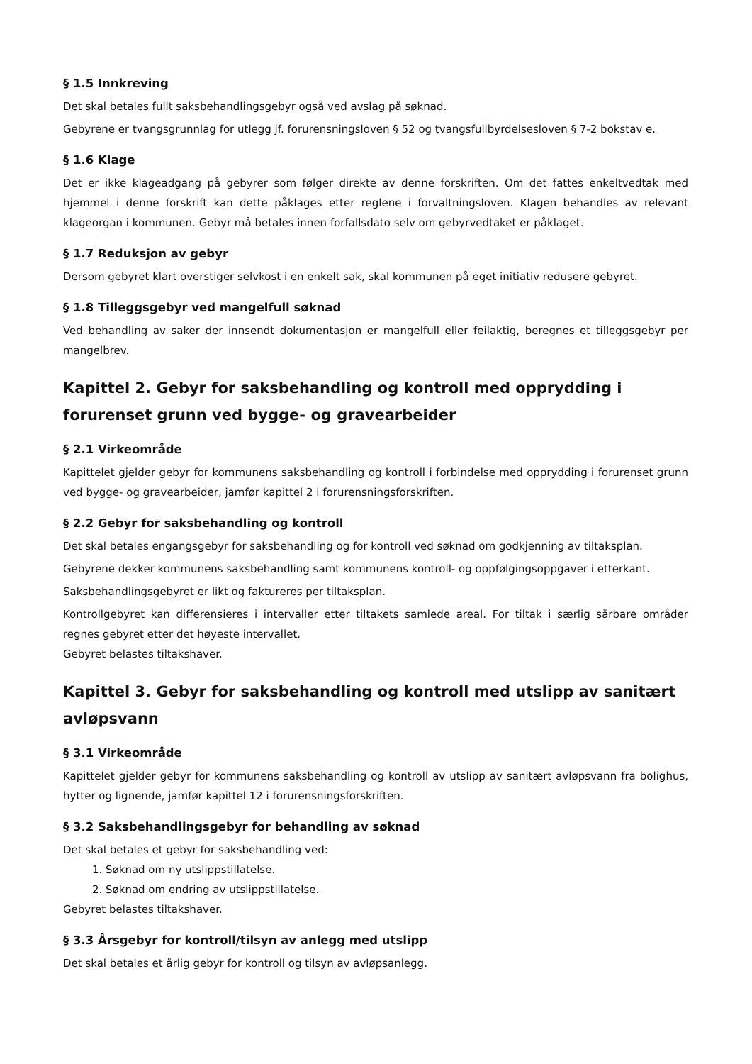§ 1.5 Innkreving
Det skal betales fullt saksbehandlingsgebyr også ved avslag på søknad.
Gebyrene er tvangsgrunnlag for utlegg jf. forurensningsloven § 52 og tvangsfullbyrdelsesloven § 7-2 bokstav e.
§ 1.6 Klage
Det er ikke klageadgang på gebyrer som følger direkte av denne forskriften. Om det fattes enkeltvedtak med hjemmel i denne forskrift kan dette påklages etter reglene i forvaltningsloven. Klagen behandles av relevant klageorgan i kommunen. Gebyr må betales innen forfallsdato selv om gebyrvedtaket er påklaget.
§ 1.7 Reduksjon av gebyr
Dersom gebyret klart overstiger selvkost i en enkelt sak, skal kommunen på eget initiativ redusere gebyret.
§ 1.8 Tilleggsgebyr ved mangelfull søknad
Ved behandling av saker der innsendt dokumentasjon er mangelfull eller feilaktig, beregnes et tilleggsgebyr per mangelbrev.
Kapittel 2. Gebyr for saksbehandling og kontroll med opprydding i forurenset grunn ved bygge- og gravearbeider
§ 2.1 Virkeområde
Kapittelet gjelder gebyr for kommunens saksbehandling og kontroll i forbindelse med opprydding i forurenset grunn ved bygge- og gravearbeider, jamfør kapittel 2 i forurensningsforskriften.
§ 2.2 Gebyr for saksbehandling og kontroll
Det skal betales engangsgebyr for saksbehandling og for kontroll ved søknad om godkjenning av tiltaksplan.
Gebyrene dekker kommunens saksbehandling samt kommunens kontroll- og oppfølgingsoppgaver i etterkant.
Saksbehandlingsgebyret er likt og faktureres per tiltaksplan.
Kontrollgebyret kan differensieres i intervaller etter tiltakets samlede areal. For tiltak i særlig sårbare områder regnes gebyret etter det høyeste intervallet.
Gebyret belastes tiltakshaver.
Kapittel 3. Gebyr for saksbehandling og kontroll med utslipp av sanitært avløpsvann
§ 3.1 Virkeområde
Kapittelet gjelder gebyr for kommunens saksbehandling og kontroll av utslipp av sanitært avløpsvann fra bolighus, hytter og lignende, jamfør kapittel 12 i forurensningsforskriften.
§ 3.2 Saksbehandlingsgebyr for behandling av søknad
Det skal betales et gebyr for saksbehandling ved:
1. Søknad om ny utslippstillatelse.
2. Søknad om endring av utslippstillatelse.
Gebyret belastes tiltakshaver.
§ 3.3 Årsgebyr for kontroll/tilsyn av anlegg med utslipp
Det skal betales et årlig gebyr for kontroll og tilsyn av avløpsanlegg.